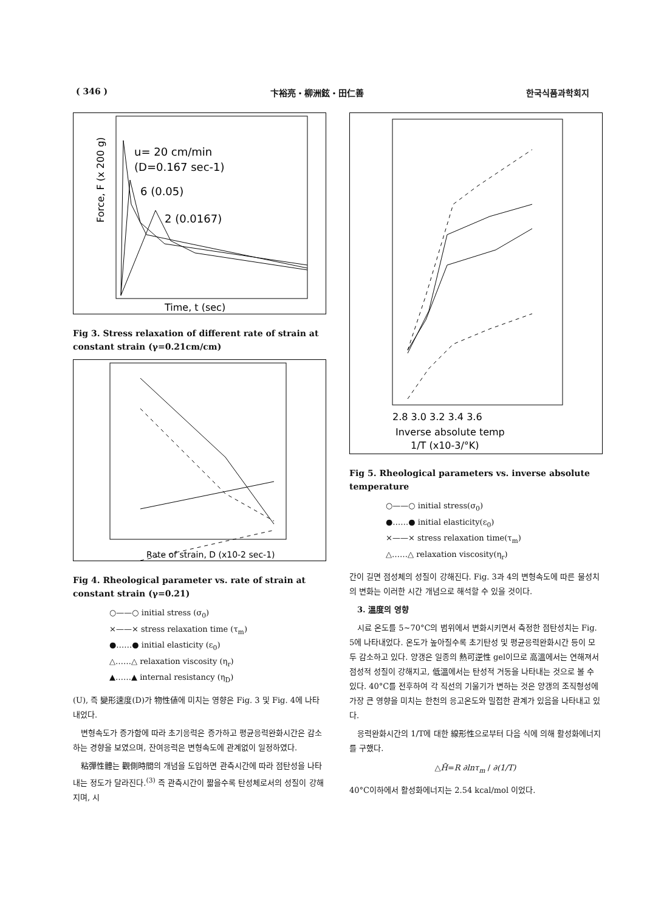( 346 ) 卞裕亮・柳洲鉉・田仁善 한국식품과학회지
u= 20 cm/min
(D=0.167 sec-1)
6 (0.05)
2 (0.0167)
Time, t (sec)
Force, F (x 200 g)
Fig 3. Stress relaxation of different rate of strain at constant strain (γ=0.21cm/cm)
Rate of strain, D (x10-2 sec-1)
Fig 4. Rheological parameter vs. rate of strain at constant strain (γ=0.21)
○——○ initial stress (σ<sub>0</sub>)
×——× stress relaxation time (τ<sub>m</sub>)
●……● initial elasticity (ε<sub>0</sub>)
△……△ relaxation viscosity (η<sub>r</sub>)
▲……▲ internal resistancy (η<sub>D</sub>)
(U), 즉 變形速度(D)가 物性値에 미치는 영향은 Fig. 3 및 Fig. 4에 나타내었다.
변형속도가 증가함에 따라 초기응력은 증가하고 평균응력완화시간은 감소하는 경향을 보였으며, 잔여응력은 변형속도에 관계없이 일정하였다.
粘彈性體는 觀側時間의 개념을 도입하면 관측시간에 따라 점탄성을 나타내는 정도가 달라진다.<sup>(3)</sup> 즉 관측시간이 짧을수록 탄성체로서의 성질이 강해지며, 시
2.8 3.0 3.2 3.4 3.6
Inverse absolute temp
1/T (x10-3/°K)
Fig 5. Rheological parameters vs. inverse absolute temperature
○——○ initial stress(σ<sub>0</sub>)
●……● initial elasticity(ε<sub>0</sub>)
×——× stress relaxation time(τ<sub>m</sub>)
△……△ relaxation viscosity(η<sub>r</sub>)
간이 길면 점성체의 성질이 강해진다. Fig. 3과 4의 변형속도에 따른 물성치의 변화는 이러한 시간 개념으로 해석할 수 있을 것이다.
3. 溫度의 영향
시료 온도를 5~70°C의 범위에서 변화시키면서 측정한 점탄성치는 Fig. 5에 나타내었다. 온도가 높아질수록 초기탄성 및 평균응력완화시간 등이 모두 감소하고 있다. 양갱은 일종의 熱可逆性 gel이므로 高溫에서는 연해져서 점성적 성질이 강해지고, 低溫에서는 탄성적 거동을 나타내는 것으로 볼 수 있다. 40°C를 전후하여 각 직선의 기울기가 변하는 것은 양갱의 조직형성에 가장 큰 영향을 미치는 한천의 응고온도와 밀접한 관계가 있음을 나타내고 있다.
응력완화시간의 1/T에 대한 線形性으로부터 다음 식에 의해 활성화에너지를 구했다.
△H̄=R ∂lnτ<sub>m</sub> / ∂(1/T)
40°C이하에서 활성화에너지는 2.54 kcal/mol 이었다.